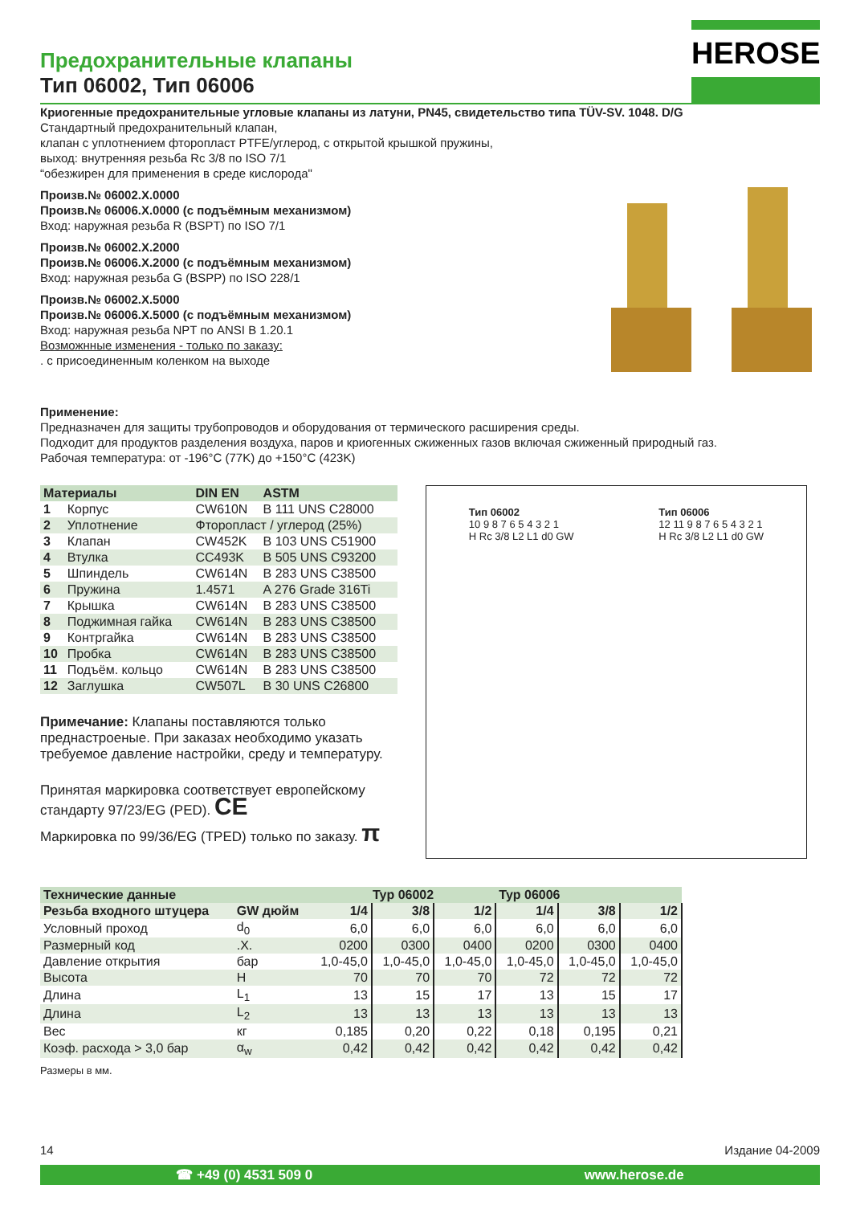HEROSE
Предохранительные клапаны
Тип 06002, Тип 06006
Криогенные предохранительные угловые клапаны из латуни, PN45, свидетельство типа TÜV-SV. 1048. D/G
Стандартный предохранительный клапан,
клапан с уплотнением фторопласт PTFE/углерод, с открытой крышкой пружины,
выход: внутренняя резьба Rc 3/8 по ISO 7/1
“обезжирен для применения в среде кислорода"
Произв.№ 06002.X.0000
Произв.№ 06006.X.0000 (с подъёмным механизмом)
Вход: наружная резьба R (BSPT) по ISO 7/1
Произв.№ 06002.X.2000
Произв.№ 06006.X.2000 (с подъёмным механизмом)
Вход: наружная резьба G (BSPP) по ISO 228/1
Произв.№ 06002.X.5000
Произв.№ 06006.X.5000 (с подъёмным механизмом)
Вход: наружная резьба NPT по ANSI B 1.20.1
Возможнные изменения - только по заказу:
. с присоединенным коленком на выходе
Применение:
Предназначен для защиты трубопроводов и оборудования от термического расширения среды.
Подходит для продуктов разделения воздуха, паров и криогенных сжиженных газов включая сжиженный природный газ.
Рабочая температура: от -196°C (77K) до +150°C (423K)
| Материалы | | DIN EN | ASTM |
| --- | --- | --- | --- |
| 1 | Корпус | CW610N | B 111 UNS C28000 |
| 2 | Уплотнение | Фторопласт / углерод (25%) | |
| 3 | Клапан | CW452K | B 103 UNS C51900 |
| 4 | Втулка | CC493K | B 505 UNS C93200 |
| 5 | Шпиндель | CW614N | B 283 UNS C38500 |
| 6 | Пружина | 1.4571 | A 276 Grade 316Ti |
| 7 | Крышка | CW614N | B 283 UNS C38500 |
| 8 | Поджимная гайка | CW614N | B 283 UNS C38500 |
| 9 | Контргайка | CW614N | B 283 UNS C38500 |
| 10 | Пробка | CW614N | B 283 UNS C38500 |
| 11 | Подъём. кольцо | CW614N | B 283 UNS C38500 |
| 12 | Заглушка | CW507L | B 30 UNS C26800 |
Примечание: Клапаны поставляются только преднастроеные. При заказах необходимо указать требуемое давление настройки, среду и температуру.
Принятая маркировка соответствует европейскому стандарту 97/23/EG (PED). CE
Маркировка по 99/36/EG (TPED) только по заказу. π
Тип 06002
10 9 8 7 6 5 4 3 2 1
H Rc 3/8 L2 L1 d0 GW
Тип 06006
12 11 9 8 7 6 5 4 3 2 1
H Rc 3/8 L2 L1 d0 GW
| Технические данные | | Typ 06002 | | | Typ 06006 | | |
| --- | --- | --- | --- | --- | --- | --- | --- |
| Резьба входного штуцера | GW дюйм | 1/4 | 3/8 | 1/2 | 1/4 | 3/8 | 1/2 |
| Условный проход | d<sub>0</sub> | 6,0 | 6,0 | 6,0 | 6,0 | 6,0 | 6,0 |
| Размерный код | .X. | 0200 | 0300 | 0400 | 0200 | 0300 | 0400 |
| Давление открытия | бар | 1,0-45,0 | 1,0-45,0 | 1,0-45,0 | 1,0-45,0 | 1,0-45,0 | 1,0-45,0 |
| Высота | H | 70 | 70 | 70 | 72 | 72 | 72 |
| Длина | L<sub>1</sub> | 13 | 15 | 17 | 13 | 15 | 17 |
| Длина | L<sub>2</sub> | 13 | 13 | 13 | 13 | 13 | 13 |
| Вес | кг | 0,185 | 0,20 | 0,22 | 0,18 | 0,195 | 0,21 |
| Коэф. расхода > 3,0 бар | α<sub>w</sub> | 0,42 | 0,42 | 0,42 | 0,42 | 0,42 | 0,42 |
Размеры в мм.
14 Издание 04-2009
☎ +49 (0) 4531 509 0 www.herose.de